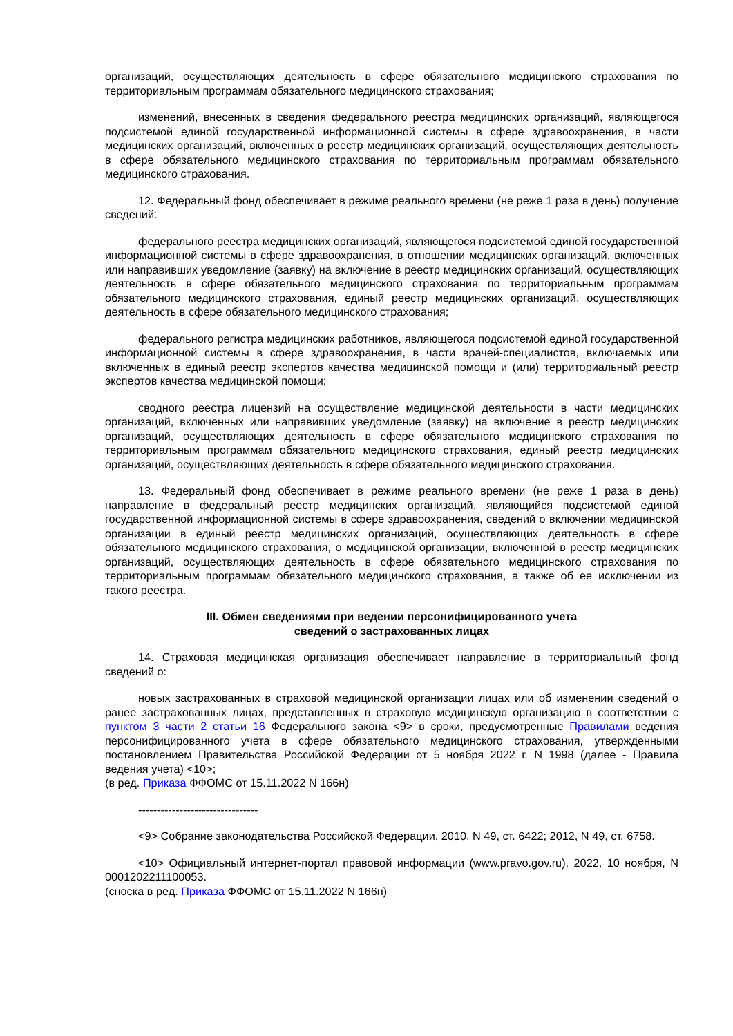организаций, осуществляющих деятельность в сфере обязательного медицинского страхования по территориальным программам обязательного медицинского страхования;
изменений, внесенных в сведения федерального реестра медицинских организаций, являющегося подсистемой единой государственной информационной системы в сфере здравоохранения, в части медицинских организаций, включенных в реестр медицинских организаций, осуществляющих деятельность в сфере обязательного медицинского страхования по территориальным программам обязательного медицинского страхования.
12. Федеральный фонд обеспечивает в режиме реального времени (не реже 1 раза в день) получение сведений:
федерального реестра медицинских организаций, являющегося подсистемой единой государственной информационной системы в сфере здравоохранения, в отношении медицинских организаций, включенных или направивших уведомление (заявку) на включение в реестр медицинских организаций, осуществляющих деятельность в сфере обязательного медицинского страхования по территориальным программам обязательного медицинского страхования, единый реестр медицинских организаций, осуществляющих деятельность в сфере обязательного медицинского страхования;
федерального регистра медицинских работников, являющегося подсистемой единой государственной информационной системы в сфере здравоохранения, в части врачей-специалистов, включаемых или включенных в единый реестр экспертов качества медицинской помощи и (или) территориальный реестр экспертов качества медицинской помощи;
сводного реестра лицензий на осуществление медицинской деятельности в части медицинских организаций, включенных или направивших уведомление (заявку) на включение в реестр медицинских организаций, осуществляющих деятельность в сфере обязательного медицинского страхования по территориальным программам обязательного медицинского страхования, единый реестр медицинских организаций, осуществляющих деятельность в сфере обязательного медицинского страхования.
13. Федеральный фонд обеспечивает в режиме реального времени (не реже 1 раза в день) направление в федеральный реестр медицинских организаций, являющийся подсистемой единой государственной информационной системы в сфере здравоохранения, сведений о включении медицинской организации в единый реестр медицинских организаций, осуществляющих деятельность в сфере обязательного медицинского страхования, о медицинской организации, включенной в реестр медицинских организаций, осуществляющих деятельность в сфере обязательного медицинского страхования по территориальным программам обязательного медицинского страхования, а также об ее исключении из такого реестра.
III. Обмен сведениями при ведении персонифицированного учета
сведений о застрахованных лицах
14. Страховая медицинская организация обеспечивает направление в территориальный фонд сведений о:
новых застрахованных в страховой медицинской организации лицах или об изменении сведений о ранее застрахованных лицах, представленных в страховую медицинскую организацию в соответствии с пунктом 3 части 2 статьи 16 Федерального закона <9> в сроки, предусмотренные Правилами ведения персонифицированного учета в сфере обязательного медицинского страхования, утвержденными постановлением Правительства Российской Федерации от 5 ноября 2022 г. N 1998 (далее - Правила ведения учета) <10>;
(в ред. Приказа ФФОМС от 15.11.2022 N 166н)
--------------------------------
<9> Собрание законодательства Российской Федерации, 2010, N 49, ст. 6422; 2012, N 49, ст. 6758.
<10> Официальный интернет-портал правовой информации (www.pravo.gov.ru), 2022, 10 ноября, N 0001202211100053.
(сноска в ред. Приказа ФФОМС от 15.11.2022 N 166н)